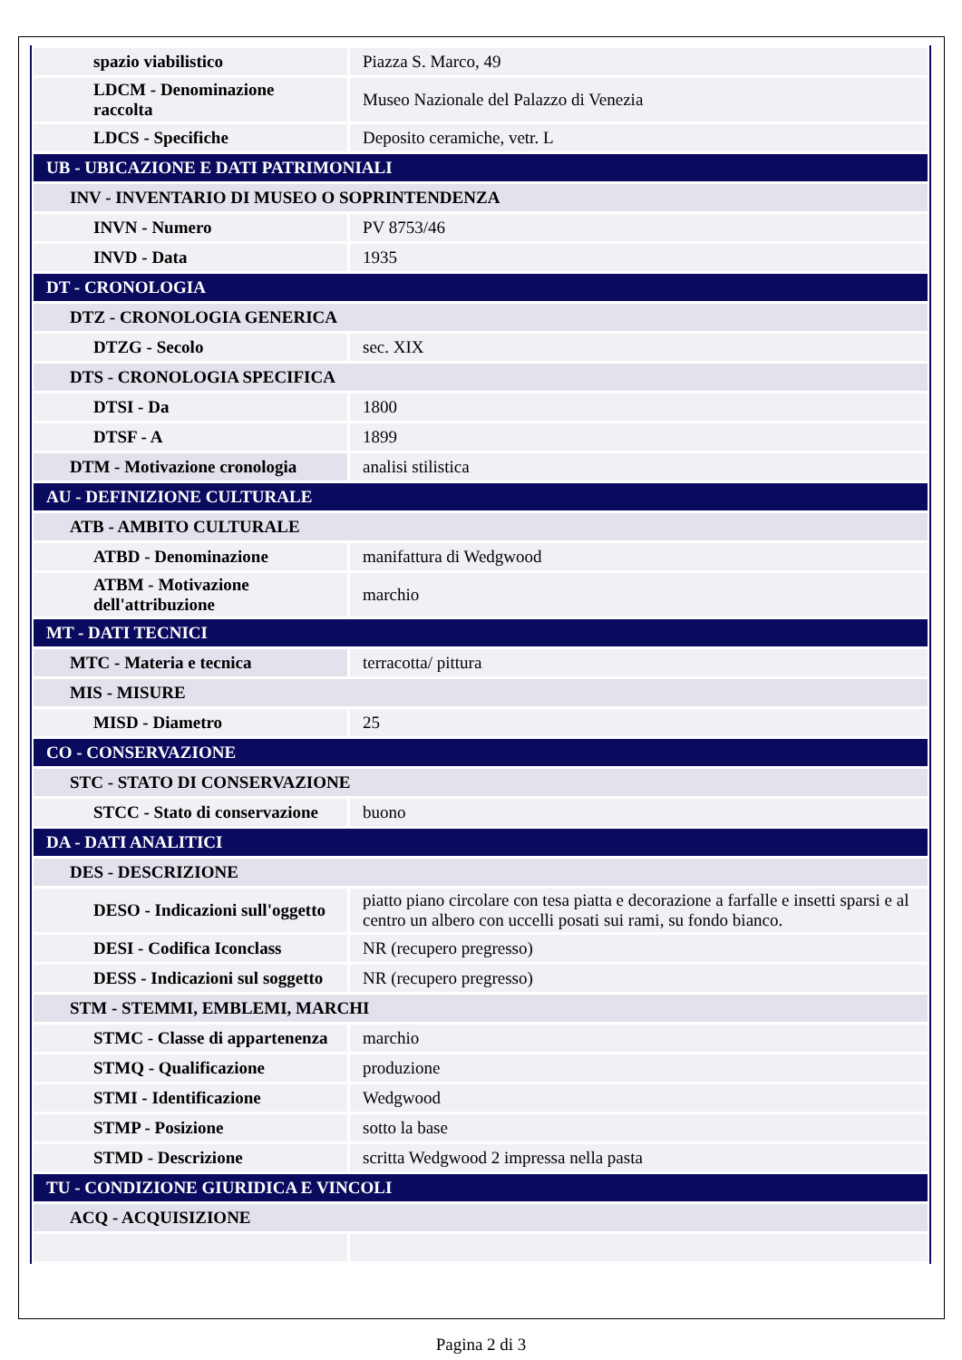| spazio viabilistico | Piazza S. Marco, 49 |
| LDCM - Denominazione raccolta | Museo Nazionale del Palazzo di Venezia |
| LDCS - Specifiche | Deposito ceramiche, vetr. L |
| UB - UBICAZIONE E DATI PATRIMONIALI | |
| INV - INVENTARIO DI MUSEO O SOPRINTENDENZA | |
| INVN - Numero | PV 8753/46 |
| INVD - Data | 1935 |
| DT - CRONOLOGIA | |
| DTZ - CRONOLOGIA GENERICA | |
| DTZG - Secolo | sec. XIX |
| DTS - CRONOLOGIA SPECIFICA | |
| DTSI - Da | 1800 |
| DTSF - A | 1899 |
| DTM - Motivazione cronologia | analisi stilistica |
| AU - DEFINIZIONE CULTURALE | |
| ATB - AMBITO CULTURALE | |
| ATBD - Denominazione | manifattura di Wedgwood |
| ATBM - Motivazione dell'attribuzione | marchio |
| MT - DATI TECNICI | |
| MTC - Materia e tecnica | terracotta/ pittura |
| MIS - MISURE | |
| MISD - Diametro | 25 |
| CO - CONSERVAZIONE | |
| STC - STATO DI CONSERVAZIONE | |
| STCC - Stato di conservazione | buono |
| DA - DATI ANALITICI | |
| DES - DESCRIZIONE | |
| DESO - Indicazioni sull'oggetto | piatto piano circolare con tesa piatta e decorazione a farfalle e insetti sparsi e al centro un albero con uccelli posati sui rami, su fondo bianco. |
| DESI - Codifica Iconclass | NR (recupero pregresso) |
| DESS - Indicazioni sul soggetto | NR (recupero pregresso) |
| STM - STEMMI, EMBLEMI, MARCHI | |
| STMC - Classe di appartenenza | marchio |
| STMQ - Qualificazione | produzione |
| STMI - Identificazione | Wedgwood |
| STMP - Posizione | sotto la base |
| STMD - Descrizione | scritta Wedgwood 2 impressa nella pasta |
| TU - CONDIZIONE GIURIDICA E VINCOLI | |
| ACQ - ACQUISIZIONE | |
Pagina 2 di 3